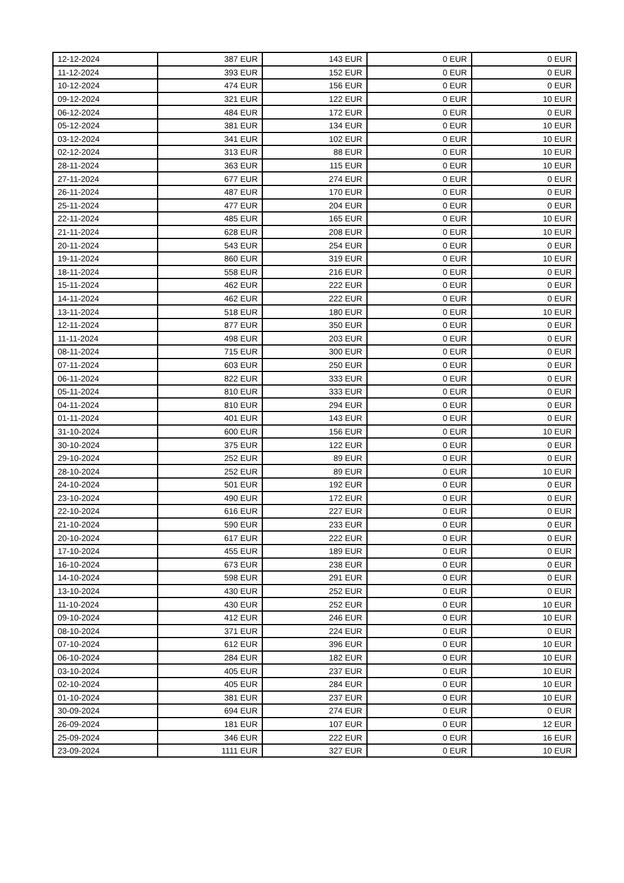| 12-12-2024 | 387 EUR | 143 EUR | 0 EUR | 0 EUR |
| 11-12-2024 | 393 EUR | 152 EUR | 0 EUR | 0 EUR |
| 10-12-2024 | 474 EUR | 156 EUR | 0 EUR | 0 EUR |
| 09-12-2024 | 321 EUR | 122 EUR | 0 EUR | 10 EUR |
| 06-12-2024 | 484 EUR | 172 EUR | 0 EUR | 0 EUR |
| 05-12-2024 | 381 EUR | 134 EUR | 0 EUR | 10 EUR |
| 03-12-2024 | 341 EUR | 102 EUR | 0 EUR | 10 EUR |
| 02-12-2024 | 313 EUR | 88 EUR | 0 EUR | 10 EUR |
| 28-11-2024 | 363 EUR | 115 EUR | 0 EUR | 10 EUR |
| 27-11-2024 | 677 EUR | 274 EUR | 0 EUR | 0 EUR |
| 26-11-2024 | 487 EUR | 170 EUR | 0 EUR | 0 EUR |
| 25-11-2024 | 477 EUR | 204 EUR | 0 EUR | 0 EUR |
| 22-11-2024 | 485 EUR | 165 EUR | 0 EUR | 10 EUR |
| 21-11-2024 | 628 EUR | 208 EUR | 0 EUR | 10 EUR |
| 20-11-2024 | 543 EUR | 254 EUR | 0 EUR | 0 EUR |
| 19-11-2024 | 860 EUR | 319 EUR | 0 EUR | 10 EUR |
| 18-11-2024 | 558 EUR | 216 EUR | 0 EUR | 0 EUR |
| 15-11-2024 | 462 EUR | 222 EUR | 0 EUR | 0 EUR |
| 14-11-2024 | 462 EUR | 222 EUR | 0 EUR | 0 EUR |
| 13-11-2024 | 518 EUR | 180 EUR | 0 EUR | 10 EUR |
| 12-11-2024 | 877 EUR | 350 EUR | 0 EUR | 0 EUR |
| 11-11-2024 | 498 EUR | 203 EUR | 0 EUR | 0 EUR |
| 08-11-2024 | 715 EUR | 300 EUR | 0 EUR | 0 EUR |
| 07-11-2024 | 603 EUR | 250 EUR | 0 EUR | 0 EUR |
| 06-11-2024 | 822 EUR | 333 EUR | 0 EUR | 0 EUR |
| 05-11-2024 | 810 EUR | 333 EUR | 0 EUR | 0 EUR |
| 04-11-2024 | 810 EUR | 294 EUR | 0 EUR | 0 EUR |
| 01-11-2024 | 401 EUR | 143 EUR | 0 EUR | 0 EUR |
| 31-10-2024 | 600 EUR | 156 EUR | 0 EUR | 10 EUR |
| 30-10-2024 | 375 EUR | 122 EUR | 0 EUR | 0 EUR |
| 29-10-2024 | 252 EUR | 89 EUR | 0 EUR | 0 EUR |
| 28-10-2024 | 252 EUR | 89 EUR | 0 EUR | 10 EUR |
| 24-10-2024 | 501 EUR | 192 EUR | 0 EUR | 0 EUR |
| 23-10-2024 | 490 EUR | 172 EUR | 0 EUR | 0 EUR |
| 22-10-2024 | 616 EUR | 227 EUR | 0 EUR | 0 EUR |
| 21-10-2024 | 590 EUR | 233 EUR | 0 EUR | 0 EUR |
| 20-10-2024 | 617 EUR | 222 EUR | 0 EUR | 0 EUR |
| 17-10-2024 | 455 EUR | 189 EUR | 0 EUR | 0 EUR |
| 16-10-2024 | 673 EUR | 238 EUR | 0 EUR | 0 EUR |
| 14-10-2024 | 598 EUR | 291 EUR | 0 EUR | 0 EUR |
| 13-10-2024 | 430 EUR | 252 EUR | 0 EUR | 0 EUR |
| 11-10-2024 | 430 EUR | 252 EUR | 0 EUR | 10 EUR |
| 09-10-2024 | 412 EUR | 246 EUR | 0 EUR | 10 EUR |
| 08-10-2024 | 371 EUR | 224 EUR | 0 EUR | 0 EUR |
| 07-10-2024 | 612 EUR | 396 EUR | 0 EUR | 10 EUR |
| 06-10-2024 | 284 EUR | 182 EUR | 0 EUR | 10 EUR |
| 03-10-2024 | 405 EUR | 237 EUR | 0 EUR | 10 EUR |
| 02-10-2024 | 405 EUR | 284 EUR | 0 EUR | 10 EUR |
| 01-10-2024 | 381 EUR | 237 EUR | 0 EUR | 10 EUR |
| 30-09-2024 | 694 EUR | 274 EUR | 0 EUR | 0 EUR |
| 26-09-2024 | 181 EUR | 107 EUR | 0 EUR | 12 EUR |
| 25-09-2024 | 346 EUR | 222 EUR | 0 EUR | 16 EUR |
| 23-09-2024 | 1111 EUR | 327 EUR | 0 EUR | 10 EUR |